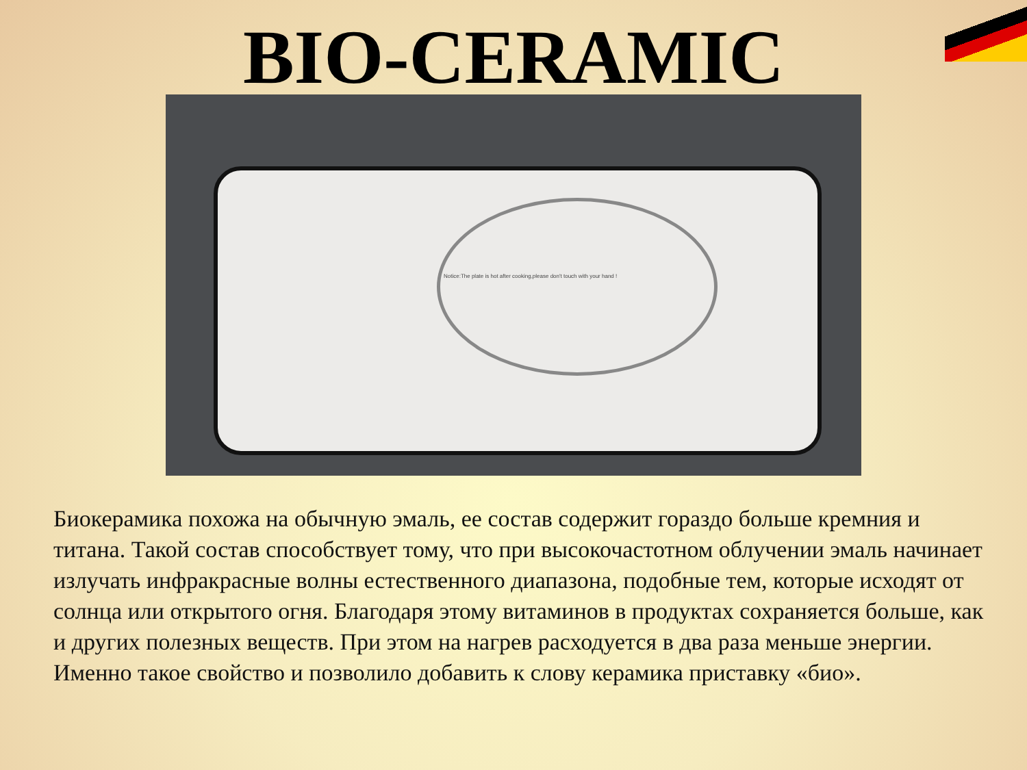BIO-CERAMIC
Notice:The plate is hot after cooking,please don't touch with your hand !
Биокерамика похожа на обычную эмаль, ее состав содержит гораздо больше кремния и титана. Такой состав способствует тому, что при высокочастотном облучении эмаль начинает излучать инфракрасные волны естественного диапазона, подобные тем, которые исходят от солнца или открытого огня. Благодаря этому витаминов в продуктах сохраняется больше, как и других полезных веществ. При этом на нагрев расходуется в два раза меньше энергии. Именно такое свойство и позволило добавить к слову керамика приставку «био».